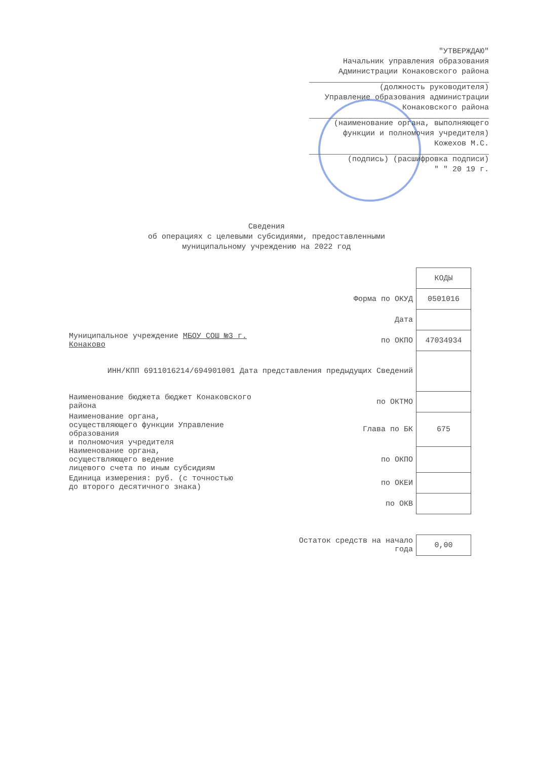"УТВЕРЖДАЮ"
Начальник управления образования
Администрации Конаковского района
(должность руководителя)
Управление образования администрации
Конаковского района
(наименование органа, выполняющего
функции и полномочия учредителя)
Кожехов М.С.
(подпись) (расшифровка подписи)
" " 20 19 г.
Сведения
об операциях с целевыми субсидиями, предоставленными
муниципальному учреждению на 2022 год
| | | КОДЫ |
| | Форма по ОКУД | 0501016 |
| | Дата | |
| Муниципальное учреждение МБОУ СОШ №3 г. Конаково | по ОКПО | 47034934 |
| ИНН/КПП 6911016214/694901001 Дата представления предыдущих Сведений | | |
| Наименование бюджета бюджет Конаковского района | по ОКТМО | |
| Наименование органа, осуществляющего функции Управление образования и полномочия учредителя | Глава по БК | 675 |
| Наименование органа, осуществляющего ведение лицевого счета по иным субсидиям | по ОКПО | |
| Единица измерения: руб. (с точностью до второго десятичного знака) | по ОКЕИ | |
| | по ОКВ | |
| | Остаток средств на начало года | 0,00 |